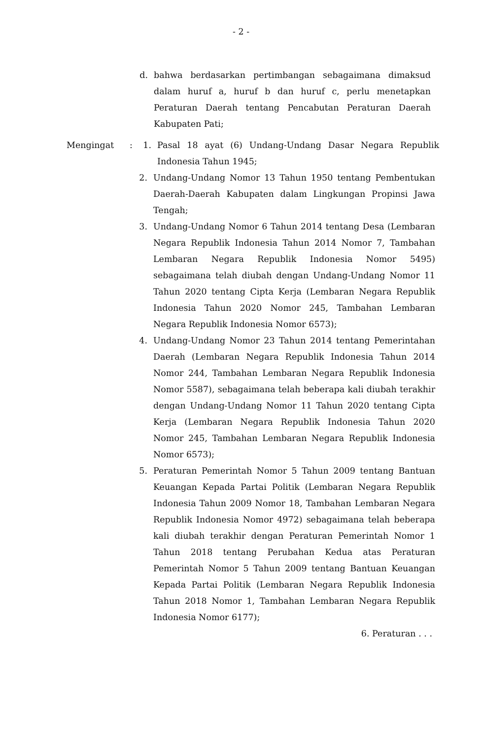- 2 -
d. bahwa berdasarkan pertimbangan sebagaimana dimaksud dalam huruf a, huruf b dan huruf c, perlu menetapkan Peraturan Daerah tentang Pencabutan Peraturan Daerah Kabupaten Pati;
Mengingat : 1. Pasal 18 ayat (6) Undang-Undang Dasar Negara Republik Indonesia Tahun 1945;
2. Undang-Undang Nomor 13 Tahun 1950 tentang Pembentukan Daerah-Daerah Kabupaten dalam Lingkungan Propinsi Jawa Tengah;
3. Undang-Undang Nomor 6 Tahun 2014 tentang Desa (Lembaran Negara Republik Indonesia Tahun 2014 Nomor 7, Tambahan Lembaran Negara Republik Indonesia Nomor 5495) sebagaimana telah diubah dengan Undang-Undang Nomor 11 Tahun 2020 tentang Cipta Kerja (Lembaran Negara Republik Indonesia Tahun 2020 Nomor 245, Tambahan Lembaran Negara Republik Indonesia Nomor 6573);
4. Undang-Undang Nomor 23 Tahun 2014 tentang Pemerintahan Daerah (Lembaran Negara Republik Indonesia Tahun 2014 Nomor 244, Tambahan Lembaran Negara Republik Indonesia Nomor 5587), sebagaimana telah beberapa kali diubah terakhir dengan Undang-Undang Nomor 11 Tahun 2020 tentang Cipta Kerja (Lembaran Negara Republik Indonesia Tahun 2020 Nomor 245, Tambahan Lembaran Negara Republik Indonesia Nomor 6573);
5. Peraturan Pemerintah Nomor 5 Tahun 2009 tentang Bantuan Keuangan Kepada Partai Politik (Lembaran Negara Republik Indonesia Tahun 2009 Nomor 18, Tambahan Lembaran Negara Republik Indonesia Nomor 4972) sebagaimana telah beberapa kali diubah terakhir dengan Peraturan Pemerintah Nomor 1 Tahun 2018 tentang Perubahan Kedua atas Peraturan Pemerintah Nomor 5 Tahun 2009 tentang Bantuan Keuangan Kepada Partai Politik (Lembaran Negara Republik Indonesia Tahun 2018 Nomor 1, Tambahan Lembaran Negara Republik Indonesia Nomor 6177);
6. Peraturan . . .